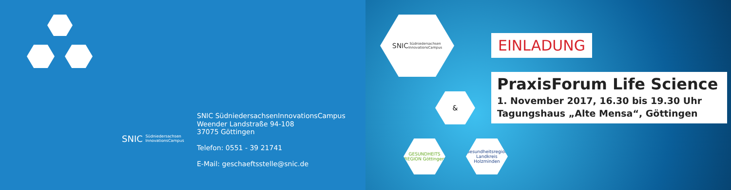SNIC Südniedersachsen
InnovationsCampus
SNIC SüdniedersachsenInnovationsCampus
Weender Landstraße 94-108
37075 Göttingen
Telefon: 0551 - 39 21741
E-Mail: geschaeftsstelle@snic.de
SNIC Südniedersachsen
InnovationsCampus
&
GESUNDHEITS REGION Göttingen
Gesundheitsregion Landkreis Holzminden
EINLADUNG
PraxisForum Life Science
1. November 2017, 16.30 bis 19.30 Uhr
Tagungshaus „Alte Mensa“, Göttingen